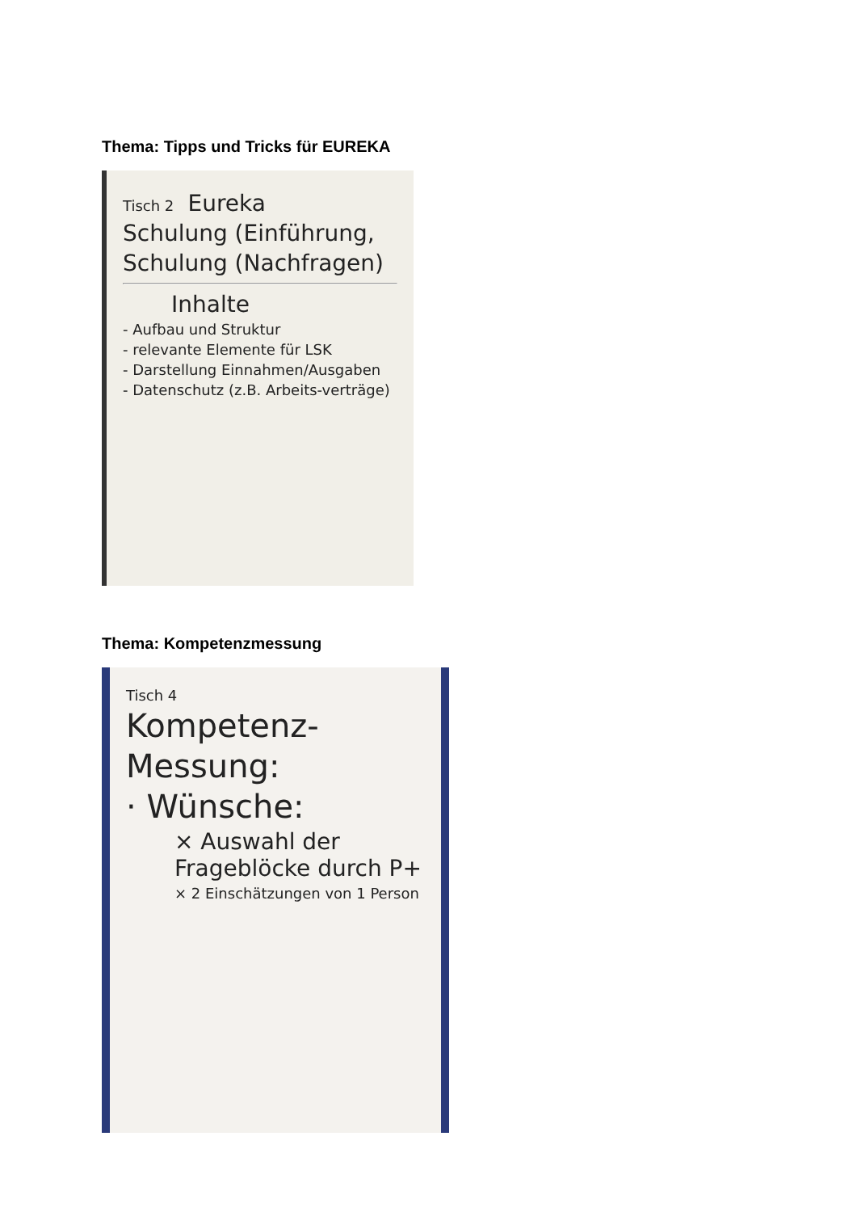Thema: Tipps und Tricks für EUREKA
Tisch 2 Eureka
Schulung (Einführung,
Schulung (Nachfragen)
Inhalte
- Aufbau und Struktur
- relevante Elemente für LSK
- Darstellung Einnahmen/Ausgaben
- Datenschutz (z.B. Arbeits-verträge)
Thema: Kompetenzmessung
Tisch 4
Kompetenz-
Messung:
· Wünsche:
× Auswahl der Frageblöcke durch P+
× 2 Einschätzungen von 1 Person